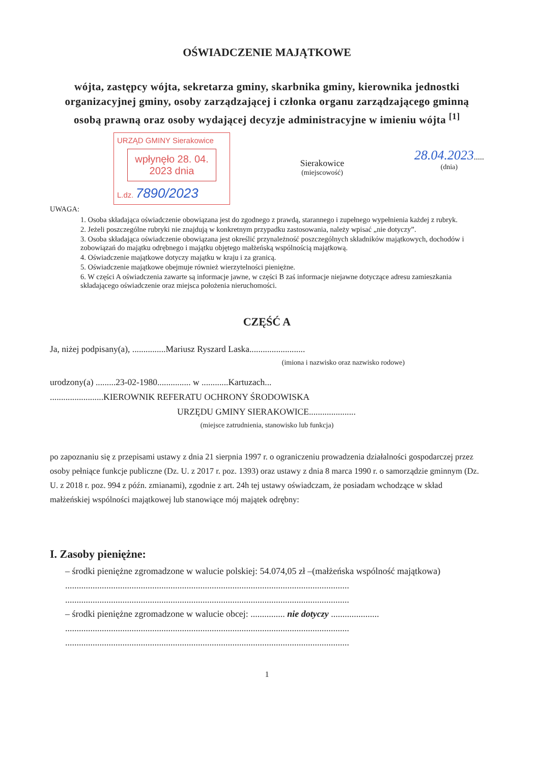OŚWIADCZENIE MAJĄTKOWE
wójta, zastępcy wójta, sekretarza gminy, skarbnika gminy, kierownika jednostki organizacyjnej gminy, osoby zarządzającej i członka organu zarządzającego gminną osobą prawną oraz osoby wydającej decyzje administracyjne w imieniu wójta <sup>[1]</sup>
URZĄD GMINY Sierakowice
wpłynęło 28. 04. 2023 dnia
L.dz. 7890/2023
Sierakowice
(miejscowość)
28.04.2023.....
(dnia)
UWAGA:
1. Osoba składająca oświadczenie obowiązana jest do zgodnego z prawdą, starannego i zupełnego wypełnienia każdej z rubryk.
2. Jeżeli poszczególne rubryki nie znajdują w konkretnym przypadku zastosowania, należy wpisać „nie dotyczy”.
3. Osoba składająca oświadczenie obowiązana jest określić przynależność poszczególnych składników majątkowych, dochodów i zobowiązań do majątku odrębnego i majątku objętego małżeńską wspólnością majątkową.
4. Oświadczenie majątkowe dotyczy majątku w kraju i za granicą.
5. Oświadczenie majątkowe obejmuje również wierzytelności pieniężne.
6. W części A oświadczenia zawarte są informacje jawne, w części B zaś informacje niejawne dotyczące adresu zamieszkania składającego oświadczenie oraz miejsca położenia nieruchomości.
CZĘŚĆ A
Ja, niżej podpisany(a), ...............Mariusz Ryszard Laska.........................
(imiona i nazwisko oraz nazwisko rodowe)
urodzony(a) .........23-02-1980............... w ............Kartuzach...
........................KIEROWNIK REFERATU OCHRONY ŚRODOWISKA
URZĘDU GMINY SIERAKOWICE.....................
(miejsce zatrudnienia, stanowisko lub funkcja)
po zapoznaniu się z przepisami ustawy z dnia 21 sierpnia 1997 r. o ograniczeniu prowadzenia działalności gospodarczej przez osoby pełniące funkcje publiczne (Dz. U. z 2017 r. poz. 1393) oraz ustawy z dnia 8 marca 1990 r. o samorządzie gminnym (Dz. U. z 2018 r. poz. 994 z późn. zmianami), zgodnie z art. 24h tej ustawy oświadczam, że posiadam wchodzące w skład małżeńskiej wspólności majątkowej lub stanowiące mój majątek odrębny:
I. Zasoby pieniężne:
– środki pieniężne zgromadzone w walucie polskiej: 54.074,05 zł –(małżeńska wspólność majątkowa)
............................................................................................................................
............................................................................................................................
– środki pieniężne zgromadzone w walucie obcej: ............... nie dotyczy .....................
............................................................................................................................
............................................................................................................................
1